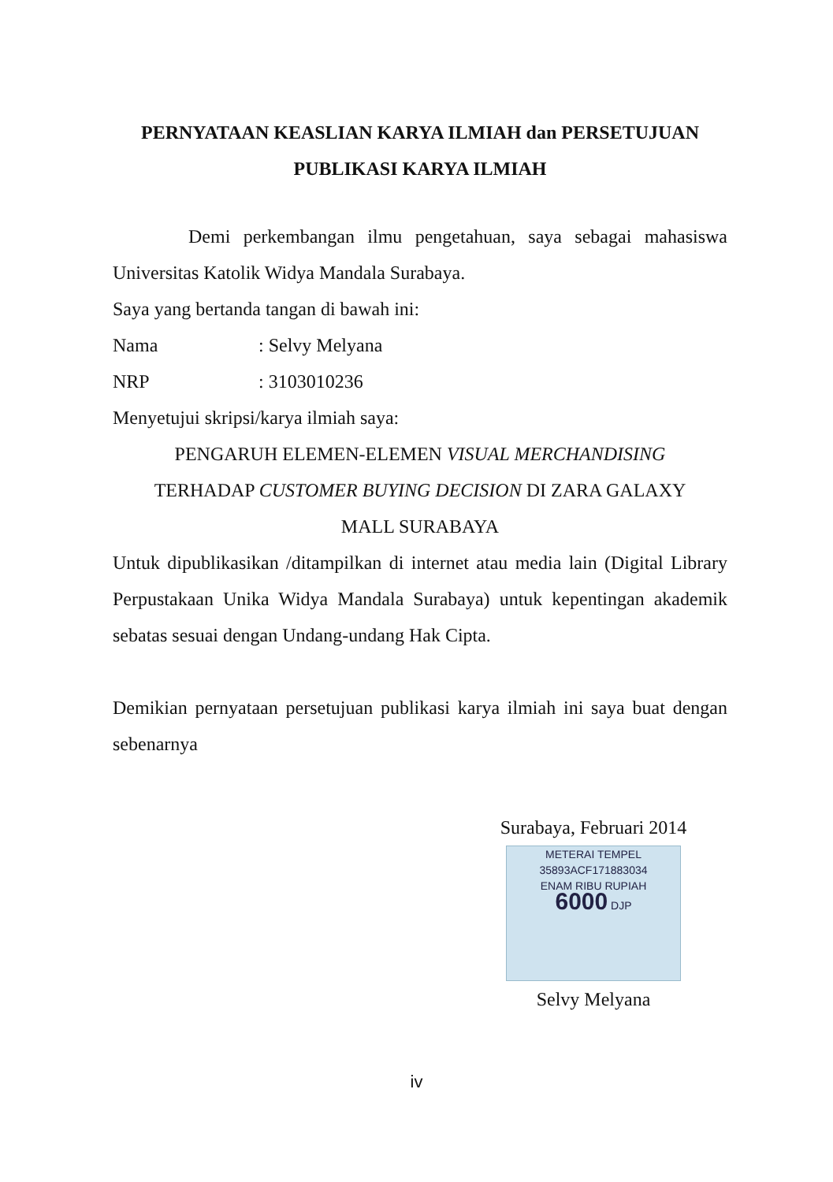PERNYATAAN KEASLIAN KARYA ILMIAH dan PERSETUJUAN PUBLIKASI KARYA ILMIAH
Demi perkembangan ilmu pengetahuan, saya sebagai mahasiswa Universitas Katolik Widya Mandala Surabaya.
Saya yang bertanda tangan di bawah ini:
Nama: Selvy Melyana
NRP: 3103010236
Menyetujui skripsi/karya ilmiah saya:
PENGARUH ELEMEN-ELEMEN VISUAL MERCHANDISING
TERHADAP CUSTOMER BUYING DECISION DI ZARA GALAXY
MALL SURABAYA
Untuk dipublikasikan /ditampilkan di internet atau media lain (Digital Library Perpustakaan Unika Widya Mandala Surabaya) untuk kepentingan akademik sebatas sesuai dengan Undang-undang Hak Cipta.
Demikian pernyataan persetujuan publikasi karya ilmiah ini saya buat dengan sebenarnya
Surabaya, Februari 2014
METERAI TEMPEL
35893ACF171883034
ENAM RIBU RUPIAH
6000 DJP
Selvy Melyana
iv